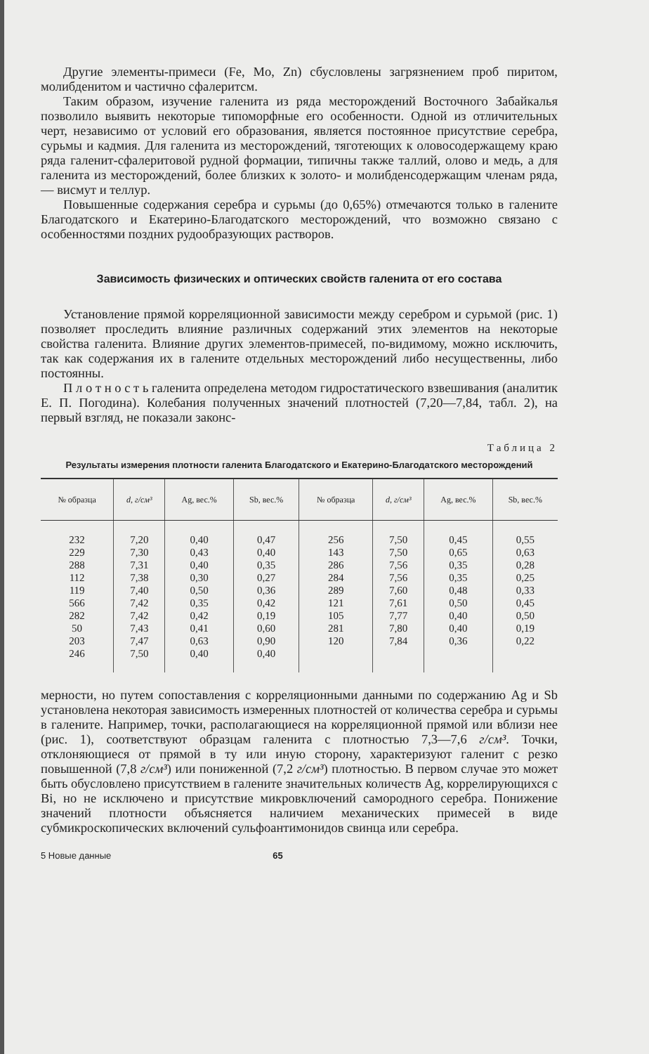Другие элементы-примеси (Fe, Mo, Zn) сбусловлены загрязнением проб пиритом, молибденитом и частично сфалеритсм.
Таким образом, изучение галенита из ряда месторождений Восточного Забайкалья позволило выявить некоторые типоморфные его особенности. Одной из отличительных черт, независимо от условий его образования, является постоянное присутствие серебра, сурьмы и кадмия. Для галенита из месторождений, тяготеющих к оловосодержащему краю ряда галенит-сфалеритовой рудной формации, типичны также таллий, олово и медь, а для галенита из месторождений, более близких к золото- и молибденсодержащим членам ряда, — висмут и теллур.
Повышенные содержания серебра и сурьмы (до 0,65%) отмечаются только в галените Благодатского и Екатерино-Благодатского месторождений, что возможно связано с особенностями поздних рудообразующих растворов.
Зависимость физических и оптических свойств галенита от его состава
Установление прямой корреляционной зависимости между серебром и сурьмой (рис. 1) позволяет проследить влияние различных содержаний этих элементов на некоторые свойства галенита. Влияние других элементов-примесей, по-видимому, можно исключить, так как содержания их в галените отдельных месторождений либо несущественны, либо постоянны.
П л о т н о с т ь галенита определена методом гидростатического взвешивания (аналитик Е. П. Погодина). Колебания полученных значений плотностей (7,20—7,84, табл. 2), на первый взгляд, не показали законс-
Таблица 2
Результаты измерения плотности галенита Благодатского и Екатерино-Благодатского месторождений
| № образца | d, г/см³ | Ag, вес.% | Sb, вес.% | № образца | d, г/см³ | Ag, вес.% | Sb, вес.% |
| --- | --- | --- | --- | --- | --- | --- | --- |
| 232 | 7,20 | 0,40 | 0,47 | 256 | 7,50 | 0,45 | 0,55 |
| 229 | 7,30 | 0,43 | 0,40 | 143 | 7,50 | 0,65 | 0,63 |
| 288 | 7,31 | 0,40 | 0,35 | 286 | 7,56 | 0,35 | 0,28 |
| 112 | 7,38 | 0,30 | 0,27 | 284 | 7,56 | 0,35 | 0,25 |
| 119 | 7,40 | 0,50 | 0,36 | 289 | 7,60 | 0,48 | 0,33 |
| 566 | 7,42 | 0,35 | 0,42 | 121 | 7,61 | 0,50 | 0,45 |
| 282 | 7,42 | 0,42 | 0,19 | 105 | 7,77 | 0,40 | 0,50 |
| 50 | 7,43 | 0,41 | 0,60 | 281 | 7,80 | 0,40 | 0,19 |
| 203 | 7,47 | 0,63 | 0,90 | 120 | 7,84 | 0,36 | 0,22 |
| 246 | 7,50 | 0,40 | 0,40 | | | | |
мерности, но путем сопоставления с корреляционными данными по содержанию Ag и Sb установлена некоторая зависимость измеренных плотностей от количества серебра и сурьмы в галените. Например, точки, располагающиеся на корреляционной прямой или вблизи нее (рис. 1), соответствуют образцам галенита с плотностью 7,3—7,6 г/см³. Точки, отклоняющиеся от прямой в ту или иную сторону, характеризуют галенит с резко повышенной (7,8 г/см³) или пониженной (7,2 г/см³) плотностью. В первом случае это может быть обусловлено присутствием в галените значительных количеств Ag, коррелирующихся с Bi, но не исключено и присутствие микровключений самородного серебра. Понижение значений плотности объясняется наличием механических примесей в виде субмикроскопических включений сульфоантимонидов свинца или серебра.
5 Новые данные 65